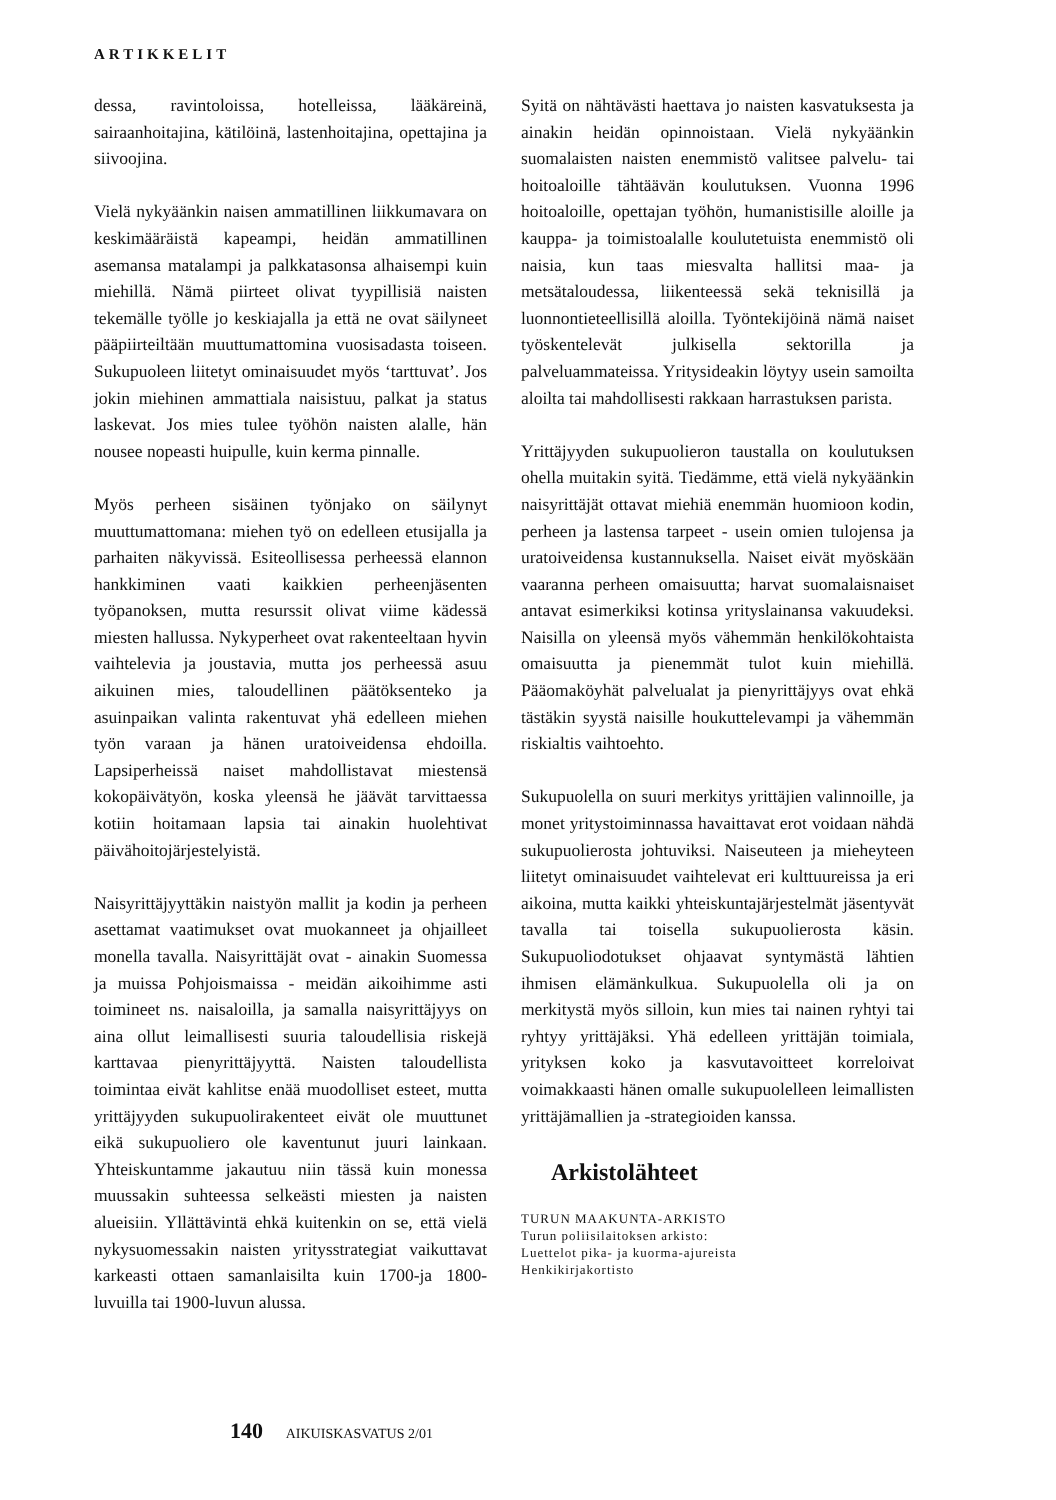ARTIKKELIT
dessa, ravintoloissa, hotelleissa, lääkäreinä, sairaanhoitajina, kätilöinä, lastenhoitajina, opettajina ja siivoojina.
Vielä nykyäänkin naisen ammatillinen liikkumavara on keskimääräistä kapeampi, heidän ammatillinen asemansa matalampi ja palkkatasonsa alhaisempi kuin miehillä. Nämä piirteet olivat tyypillisiä naisten tekemälle työlle jo keskiajalla ja että ne ovat säilyneet pääpiirteiltään muuttumattomina vuosisadasta toiseen. Sukupuoleen liitetyt ominaisuudet myös ‘tarttuvat’. Jos jokin miehinen ammattiala naisistuu, palkat ja status laskevat. Jos mies tulee työhön naisten alalle, hän nousee nopeasti huipulle, kuin kerma pinnalle.
Myös perheen sisäinen työnjako on säilynyt muuttumattomana: miehen työ on edelleen etusijalla ja parhaiten näkyvissä. Esiteollisessa perheessä elannon hankkiminen vaati kaikkien perheenjäsenten työpanoksen, mutta resurssit olivat viime kädessä miesten hallussa. Nykyperheet ovat rakenteeltaan hyvin vaihtelevia ja joustavia, mutta jos perheessä asuu aikuinen mies, taloudellinen päätöksenteko ja asuinpaikan valinta rakentuvat yhä edelleen miehen työn varaan ja hänen uratoiveidensa ehdoilla. Lapsiperheissä naiset mahdollistavat miestensä kokopäivätyön, koska yleensä he jäävät tarvittaessa kotiin hoitamaan lapsia tai ainakin huolehtivat päivähoitojärjestelyistä.
Naisyrittäjyyttäkin naistyön mallit ja kodin ja perheen asettamat vaatimukset ovat muokanneet ja ohjailleet monella tavalla. Naisyrittäjät ovat - ainakin Suomessa ja muissa Pohjoismaissa - meidän aikoihimme asti toimineet ns. naisaloilla, ja samalla naisyrittäjyys on aina ollut leimallisesti suuria taloudellisia riskejä karttavaa pienyrittäjyyttä. Naisten taloudellista toimintaa eivät kahlitse enää muodolliset esteet, mutta yrittäjyyden sukupuolirakenteet eivät ole muuttunet eikä sukupuoliero ole kaventunut juuri lainkaan. Yhteiskuntamme jakautuu niin tässä kuin monessa muussakin suhteessa selkeästi miesten ja naisten alueisiin. Yllättävintä ehkä kuitenkin on se, että vielä nykysuomessakin naisten yritysstrategiat vaikuttavat karkeasti ottaen samanlaisilta kuin 1700-ja 1800-luvuilla tai 1900-luvun alussa.
Syitä on nähtävästi haettava jo naisten kasvatuksesta ja ainakin heidän opinnoistaan. Vielä nykyäänkin suomalaisten naisten enemmistö valitsee palvelu- tai hoitoaloille tähtäävän koulutuksen. Vuonna 1996 hoitoaloille, opettajan työhön, humanistisille aloille ja kauppa- ja toimistoalalle koulutetuista enemmistö oli naisia, kun taas miesvalta hallitsi maa- ja metsätaloudessa, liikenteessä sekä teknisillä ja luonnontieteellisillä aloilla. Työntekijöinä nämä naiset työskentelevät julkisella sektorilla ja palveluammateissa. Yritysideakin löytyy usein samoilta aloilta tai mahdollisesti rakkaan harrastuksen parista.
Yrittäjyyden sukupuolieron taustalla on koulutuksen ohella muitakin syitä. Tiedämme, että vielä nykyäänkin naisyrittäjät ottavat miehiä enemmän huomioon kodin, perheen ja lastensa tarpeet - usein omien tulojensa ja uratoiveidensa kustannuksella. Naiset eivät myöskään vaaranna perheen omaisuutta; harvat suomalaisnaiset antavat esimerkiksi kotinsa yrityslainansa vakuudeksi. Naisilla on yleensä myös vähemmän henkilökohtaista omaisuutta ja pienemmät tulot kuin miehillä. Pääomaköyhät palvelualat ja pienyrittäjyys ovat ehkä tästäkin syystä naisille houkuttelevampi ja vähemmän riskialtis vaihtoehto.
Sukupuolella on suuri merkitys yrittäjien valinnoille, ja monet yritystoiminnassa havaittavat erot voidaan nähdä sukupuolierosta johtuviksi. Naiseuteen ja miehe­yteen liitetyt ominaisuudet vaihtelevat eri kulttuureissa ja eri aikoina, mutta kaikki yhteiskuntajärjestelmät jäsentyvät tavalla tai toisella sukupuolierosta käsin. Sukupuoliodotukset ohjaavat syntymästä lähtien ihmisen elämänkulkua. Sukupuolella oli ja on merkitystä myös silloin, kun mies tai nainen ryhtyi tai ryhtyy yrittäjäksi. Yhä edelleen yrittäjän toimiala, yrityksen koko ja kasvutavoitteet korreloivat voimakkaasti hänen omalle sukupuolelleen leimallisten yrittäjämallien ja -strategioiden kanssa.
Arkistolähteet
TURUN MAAKUNTA-ARKISTO
Turun poliisilaitoksen arkisto:
Luettelot pika- ja kuorma-ajureista
Henkikirjakortisto
140 AIKUISKASVATUS 2/01